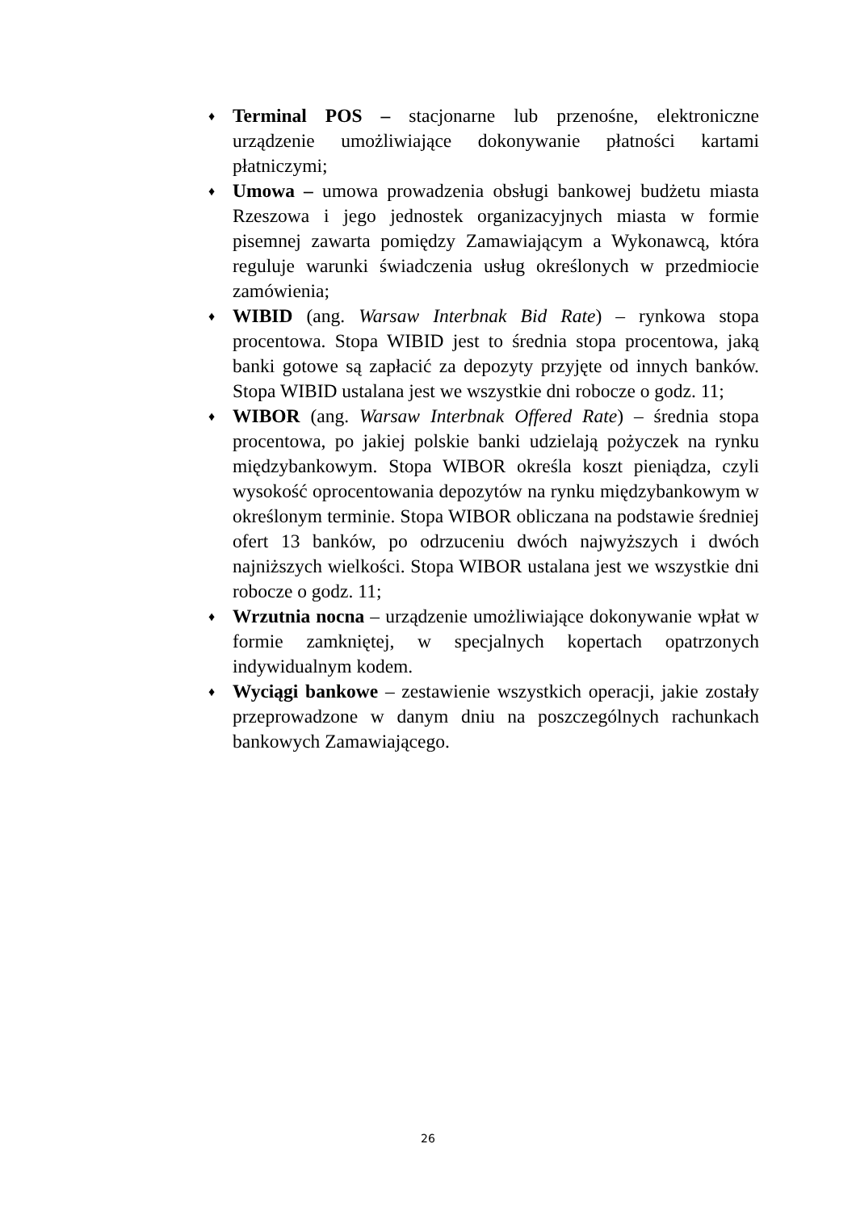♦ Terminal POS – stacjonarne lub przenośne, elektroniczne urządzenie umożliwiające dokonywanie płatności kartami płatniczymi;
♦ Umowa – umowa prowadzenia obsługi bankowej budżetu miasta Rzeszowa i jego jednostek organizacyjnych miasta w formie pisemnej zawarta pomiędzy Zamawiającym a Wykonawcą, która reguluje warunki świadczenia usług określonych w przedmiocie zamówienia;
♦ WIBID (ang. Warsaw Interbnak Bid Rate) – rynkowa stopa procentowa. Stopa WIBID jest to średnia stopa procentowa, jaką banki gotowe są zapłacić za depozyty przyjęte od innych banków. Stopa WIBID ustalana jest we wszystkie dni robocze o godz. 11;
♦ WIBOR (ang. Warsaw Interbnak Offered Rate) – średnia stopa procentowa, po jakiej polskie banki udzielają pożyczek na rynku międzybankowym. Stopa WIBOR określa koszt pieniądza, czyli wysokość oprocentowania depozytów na rynku międzybankowym w określonym terminie. Stopa WIBOR obliczana na podstawie średniej ofert 13 banków, po odrzuceniu dwóch najwyższych i dwóch najniższych wielkości. Stopa WIBOR ustalana jest we wszystkie dni robocze o godz. 11;
♦ Wrzutnia nocna – urządzenie umożliwiające dokonywanie wpłat w formie zamkniętej, w specjalnych kopertach opatrzonych indywidualnym kodem.
♦ Wyciągi bankowe – zestawienie wszystkich operacji, jakie zostały przeprowadzone w danym dniu na poszczególnych rachunkach bankowych Zamawiającego.
26